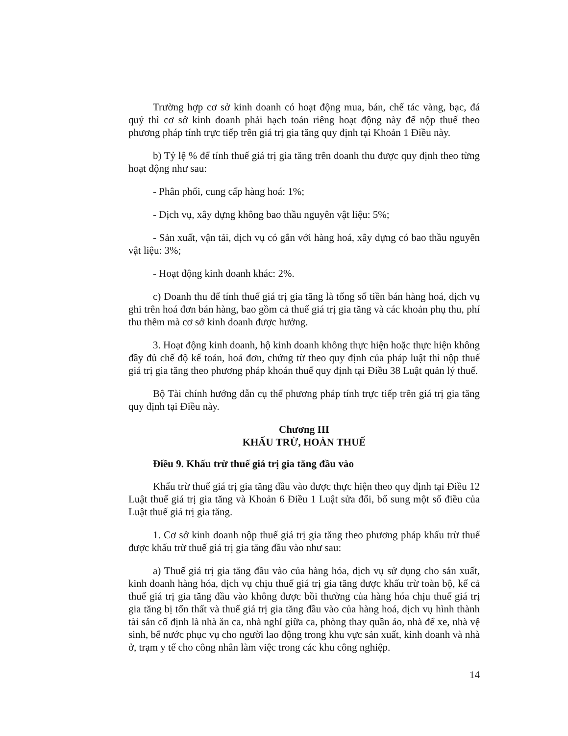Trường hợp cơ sở kinh doanh có hoạt động mua, bán, chế tác vàng, bạc, đá quý thì cơ sở kinh doanh phải hạch toán riêng hoạt động này để nộp thuế theo phương pháp tính trực tiếp trên giá trị gia tăng quy định tại Khoản 1 Điều này.
b) Tỷ lệ % để tính thuế giá trị gia tăng trên doanh thu được quy định theo từng hoạt động như sau:
- Phân phối, cung cấp hàng hoá: 1%;
- Dịch vụ, xây dựng không bao thầu nguyên vật liệu: 5%;
- Sản xuất, vận tải, dịch vụ có gắn với hàng hoá, xây dựng có bao thầu nguyên vật liệu: 3%;
- Hoạt động kinh doanh khác: 2%.
c) Doanh thu để tính thuế giá trị gia tăng là tổng số tiền bán hàng hoá, dịch vụ ghi trên hoá đơn bán hàng, bao gồm cả thuế giá trị gia tăng và các khoản phụ thu, phí thu thêm mà cơ sở kinh doanh được hưởng.
3. Hoạt động kinh doanh, hộ kinh doanh không thực hiện hoặc thực hiện không đầy đủ chế độ kế toán, hoá đơn, chứng từ theo quy định của pháp luật thì nộp thuế giá trị gia tăng theo phương pháp khoán thuế quy định tại Điều 38 Luật quản lý thuế.
Bộ Tài chính hướng dẫn cụ thể phương pháp tính trực tiếp trên giá trị gia tăng quy định tại Điều này.
Chương III
KHẤU TRỪ, HOÀN THUẾ
Điều 9. Khấu trừ thuế giá trị gia tăng đầu vào
Khấu trừ thuế giá trị gia tăng đầu vào được thực hiện theo quy định tại Điều 12 Luật thuế giá trị gia tăng và Khoản 6 Điều 1 Luật sửa đổi, bổ sung một số điều của Luật thuế giá trị gia tăng.
1. Cơ sở kinh doanh nộp thuế giá trị gia tăng theo phương pháp khấu trừ thuế được khấu trừ thuế giá trị gia tăng đầu vào như sau:
a) Thuế giá trị gia tăng đầu vào của hàng hóa, dịch vụ sử dụng cho sản xuất, kinh doanh hàng hóa, dịch vụ chịu thuế giá trị gia tăng được khấu trừ toàn bộ, kể cả thuế giá trị gia tăng đầu vào không được bồi thường của hàng hóa chịu thuế giá trị gia tăng bị tổn thất và thuế giá trị gia tăng đầu vào của hàng hoá, dịch vụ hình thành tài sản cố định là nhà ăn ca, nhà nghỉ giữa ca, phòng thay quần áo, nhà để xe, nhà vệ sinh, bể nước phục vụ cho người lao động trong khu vực sản xuất, kinh doanh và nhà ở, trạm y tế cho công nhân làm việc trong các khu công nghiệp.
14